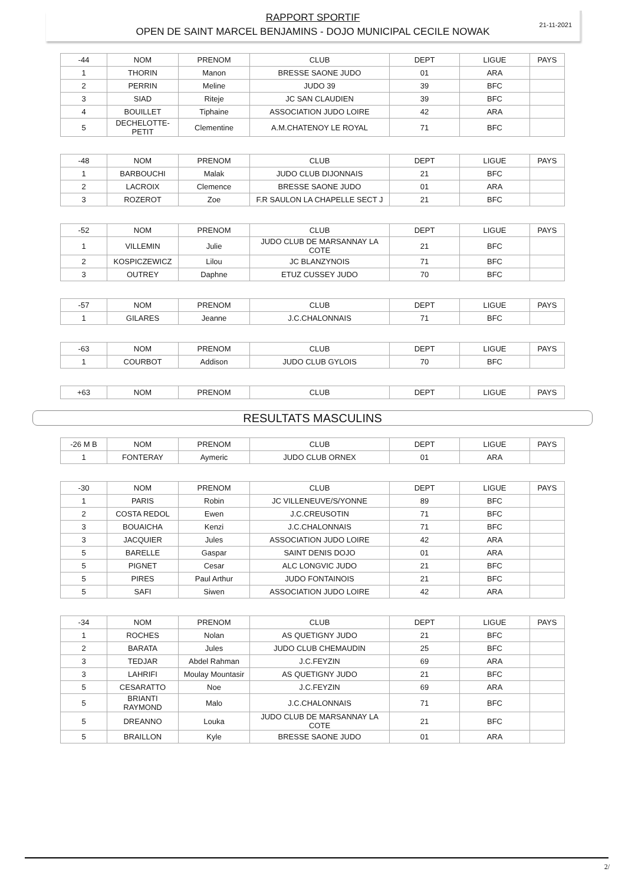21-11-2021
RAPPORT SPORTIF
OPEN DE SAINT MARCEL BENJAMINS - DOJO MUNICIPAL CECILE NOWAK
| -44 | NOM | PRENOM | CLUB | DEPT | LIGUE | PAYS |
| 1 | THORIN | Manon | BRESSE SAONE JUDO | 01 | ARA | |
| 2 | PERRIN | Meline | JUDO 39 | 39 | BFC | |
| 3 | SIAD | Riteje | JC SAN CLAUDIEN | 39 | BFC | |
| 4 | BOUILLET | Tiphaine | ASSOCIATION JUDO LOIRE | 42 | ARA | |
| 5 | DECHELOTTE- PETIT | Clementine | A.M.CHATENOY LE ROYAL | 71 | BFC | |
| -48 | NOM | PRENOM | CLUB | DEPT | LIGUE | PAYS |
| 1 | BARBOUCHI | Malak | JUDO CLUB DIJONNAIS | 21 | BFC | |
| 2 | LACROIX | Clemence | BRESSE SAONE JUDO | 01 | ARA | |
| 3 | ROZEROT | Zoe | F.R SAULON LA CHAPELLE SECT J | 21 | BFC | |
| -52 | NOM | PRENOM | CLUB | DEPT | LIGUE | PAYS |
| 1 | VILLEMIN | Julie | JUDO CLUB DE MARSANNAY LA COTE | 21 | BFC | |
| 2 | KOSPICZEWICZ | Lilou | JC BLANZYNOIS | 71 | BFC | |
| 3 | OUTREY | Daphne | ETUZ CUSSEY JUDO | 70 | BFC | |
| -57 | NOM | PRENOM | CLUB | DEPT | LIGUE | PAYS |
| 1 | GILARES | Jeanne | J.C.CHALONNAIS | 71 | BFC | |
| -63 | NOM | PRENOM | CLUB | DEPT | LIGUE | PAYS |
| 1 | COURBOT | Addison | JUDO CLUB GYLOIS | 70 | BFC | |
| +63 | NOM | PRENOM | CLUB | DEPT | LIGUE | PAYS |
RESULTATS MASCULINS
| -26 M B | NOM | PRENOM | CLUB | DEPT | LIGUE | PAYS |
| 1 | FONTERAY | Aymeric | JUDO CLUB ORNEX | 01 | ARA | |
| -30 | NOM | PRENOM | CLUB | DEPT | LIGUE | PAYS |
| 1 | PARIS | Robin | JC VILLENEUVE/S/YONNE | 89 | BFC | |
| 2 | COSTA REDOL | Ewen | J.C.CREUSOTIN | 71 | BFC | |
| 3 | BOUAICHA | Kenzi | J.C.CHALONNAIS | 71 | BFC | |
| 3 | JACQUIER | Jules | ASSOCIATION JUDO LOIRE | 42 | ARA | |
| 5 | BARELLE | Gaspar | SAINT DENIS DOJO | 01 | ARA | |
| 5 | PIGNET | Cesar | ALC LONGVIC JUDO | 21 | BFC | |
| 5 | PIRES | Paul Arthur | JUDO FONTAINOIS | 21 | BFC | |
| 5 | SAFI | Siwen | ASSOCIATION JUDO LOIRE | 42 | ARA | |
| -34 | NOM | PRENOM | CLUB | DEPT | LIGUE | PAYS |
| 1 | ROCHES | Nolan | AS QUETIGNY JUDO | 21 | BFC | |
| 2 | BARATA | Jules | JUDO CLUB CHEMAUDIN | 25 | BFC | |
| 3 | TEDJAR | Abdel Rahman | J.C.FEYZIN | 69 | ARA | |
| 3 | LAHRIFI | Moulay Mountasir | AS QUETIGNY JUDO | 21 | BFC | |
| 5 | CESARATTO | Noe | J.C.FEYZIN | 69 | ARA | |
| 5 | BRIANTI RAYMOND | Malo | J.C.CHALONNAIS | 71 | BFC | |
| 5 | DREANNO | Louka | JUDO CLUB DE MARSANNAY LA COTE | 21 | BFC | |
| 5 | BRAILLON | Kyle | BRESSE SAONE JUDO | 01 | ARA | |
2/